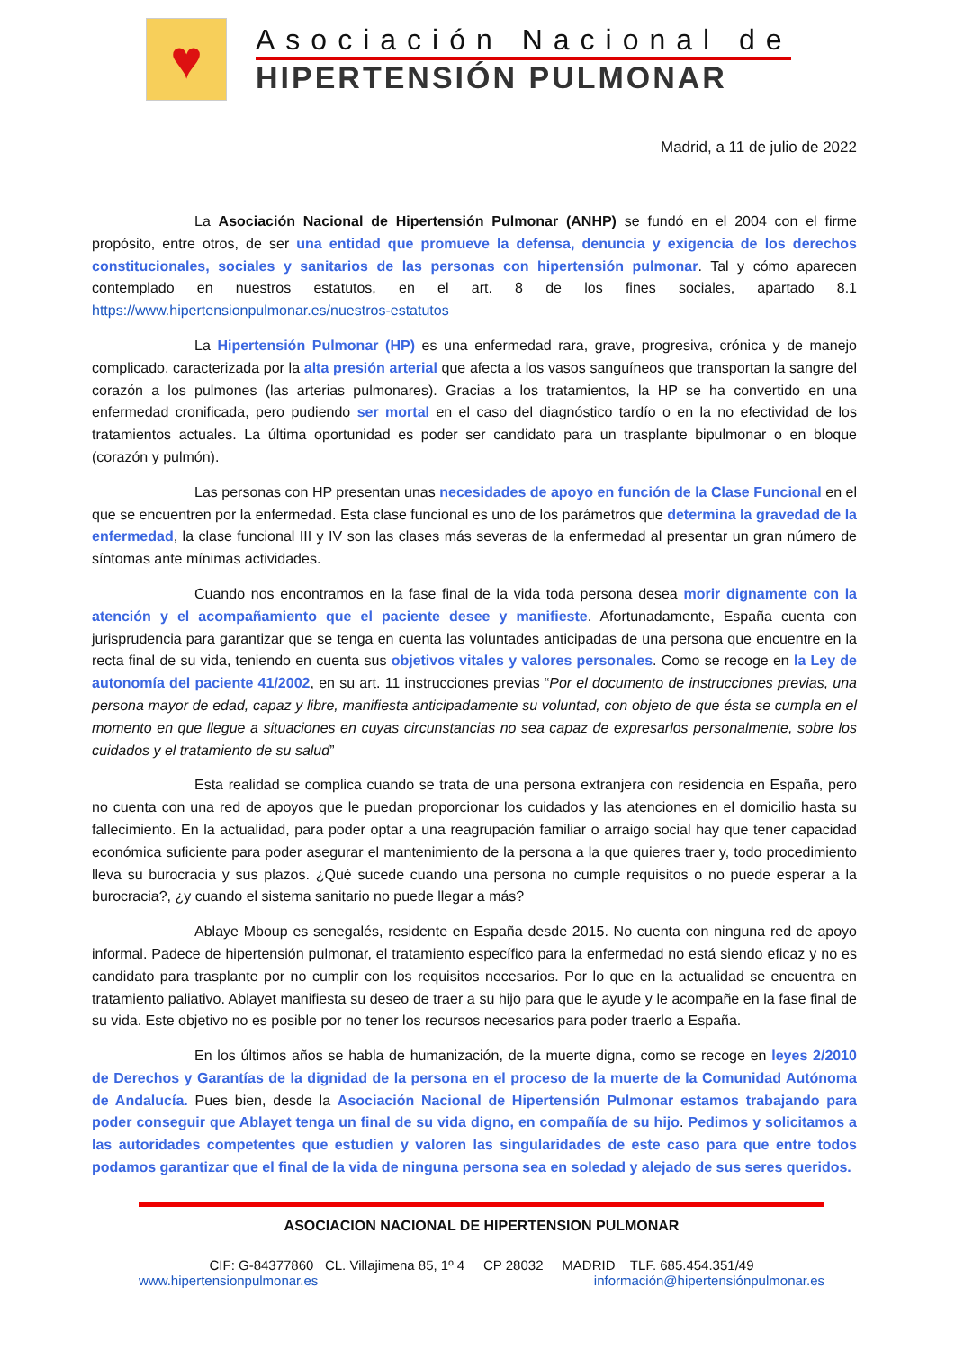♥
Asociación Nacional de
HIPERTENSIÓN PULMONAR
Madrid, a 11 de julio de 2022
La Asociación Nacional de Hipertensión Pulmonar (ANHP) se fundó en el 2004 con el firme propósito, entre otros, de ser una entidad que promueve la defensa, denuncia y exigencia de los derechos constitucionales, sociales y sanitarios de las personas con hipertensión pulmonar. Tal y cómo aparecen contemplado en nuestros estatutos, en el art. 8 de los fines sociales, apartado 8.1 https://www.hipertensionpulmonar.es/nuestros-estatutos
La Hipertensión Pulmonar (HP) es una enfermedad rara, grave, progresiva, crónica y de manejo complicado, caracterizada por la alta presión arterial que afecta a los vasos sanguíneos que transportan la sangre del corazón a los pulmones (las arterias pulmonares). Gracias a los tratamientos, la HP se ha convertido en una enfermedad cronificada, pero pudiendo ser mortal en el caso del diagnóstico tardío o en la no efectividad de los tratamientos actuales. La última oportunidad es poder ser candidato para un trasplante bipulmonar o en bloque (corazón y pulmón).
Las personas con HP presentan unas necesidades de apoyo en función de la Clase Funcional en el que se encuentren por la enfermedad. Esta clase funcional es uno de los parámetros que determina la gravedad de la enfermedad, la clase funcional III y IV son las clases más severas de la enfermedad al presentar un gran número de síntomas ante mínimas actividades.
Cuando nos encontramos en la fase final de la vida toda persona desea morir dignamente con la atención y el acompañamiento que el paciente desee y manifieste. Afortunadamente, España cuenta con jurisprudencia para garantizar que se tenga en cuenta las voluntades anticipadas de una persona que encuentre en la recta final de su vida, teniendo en cuenta sus objetivos vitales y valores personales. Como se recoge en la Ley de autonomía del paciente 41/2002, en su art. 11 instrucciones previas “Por el documento de instrucciones previas, una persona mayor de edad, capaz y libre, manifiesta anticipadamente su voluntad, con objeto de que ésta se cumpla en el momento en que llegue a situaciones en cuyas circunstancias no sea capaz de expresarlos personalmente, sobre los cuidados y el tratamiento de su salud”
Esta realidad se complica cuando se trata de una persona extranjera con residencia en España, pero no cuenta con una red de apoyos que le puedan proporcionar los cuidados y las atenciones en el domicilio hasta su fallecimiento. En la actualidad, para poder optar a una reagrupación familiar o arraigo social hay que tener capacidad económica suficiente para poder asegurar el mantenimiento de la persona a la que quieres traer y, todo procedimiento lleva su burocracia y sus plazos. ¿Qué sucede cuando una persona no cumple requisitos o no puede esperar a la burocracia?, ¿y cuando el sistema sanitario no puede llegar a más?
Ablaye Mboup es senegalés, residente en España desde 2015. No cuenta con ninguna red de apoyo informal. Padece de hipertensión pulmonar, el tratamiento específico para la enfermedad no está siendo eficaz y no es candidato para trasplante por no cumplir con los requisitos necesarios. Por lo que en la actualidad se encuentra en tratamiento paliativo. Ablayet manifiesta su deseo de traer a su hijo para que le ayude y le acompañe en la fase final de su vida. Este objetivo no es posible por no tener los recursos necesarios para poder traerlo a España.
En los últimos años se habla de humanización, de la muerte digna, como se recoge en leyes 2/2010 de Derechos y Garantías de la dignidad de la persona en el proceso de la muerte de la Comunidad Autónoma de Andalucía. Pues bien, desde la Asociación Nacional de Hipertensión Pulmonar estamos trabajando para poder conseguir que Ablayet tenga un final de su vida digno, en compañía de su hijo. Pedimos y solicitamos a las autoridades competentes que estudien y valoren las singularidades de este caso para que entre todos podamos garantizar que el final de la vida de ninguna persona sea en soledad y alejado de sus seres queridos.
ASOCIACION NACIONAL DE HIPERTENSION PULMONAR
CIF: G-84377860 CL. Villajimena 85, 1º 4 CP 28032 MADRID TLF. 685.454.351/49
www.hipertensionpulmonar.es información@hipertensiónpulmonar.es